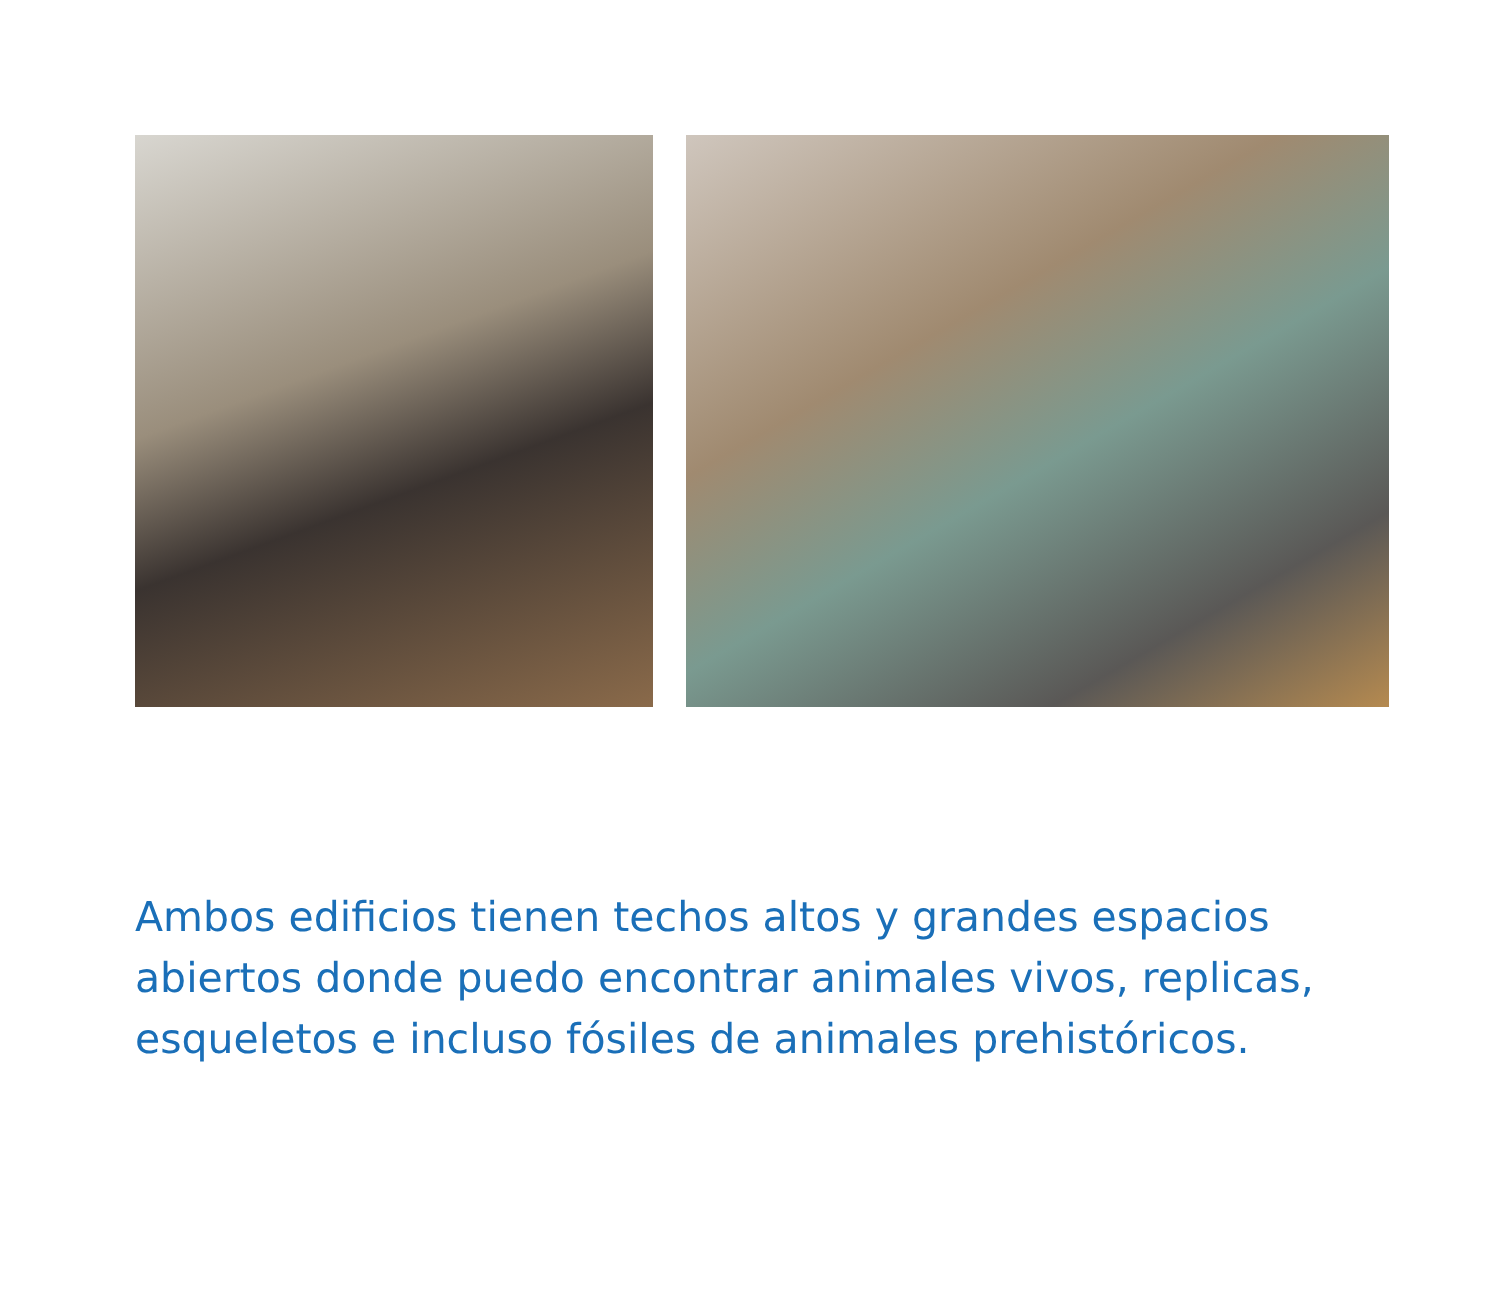Ambos edificios tienen techos altos y grandes espacios abiertos donde puedo encontrar animales vivos, replicas, esqueletos e incluso fósiles de animales prehistóricos.